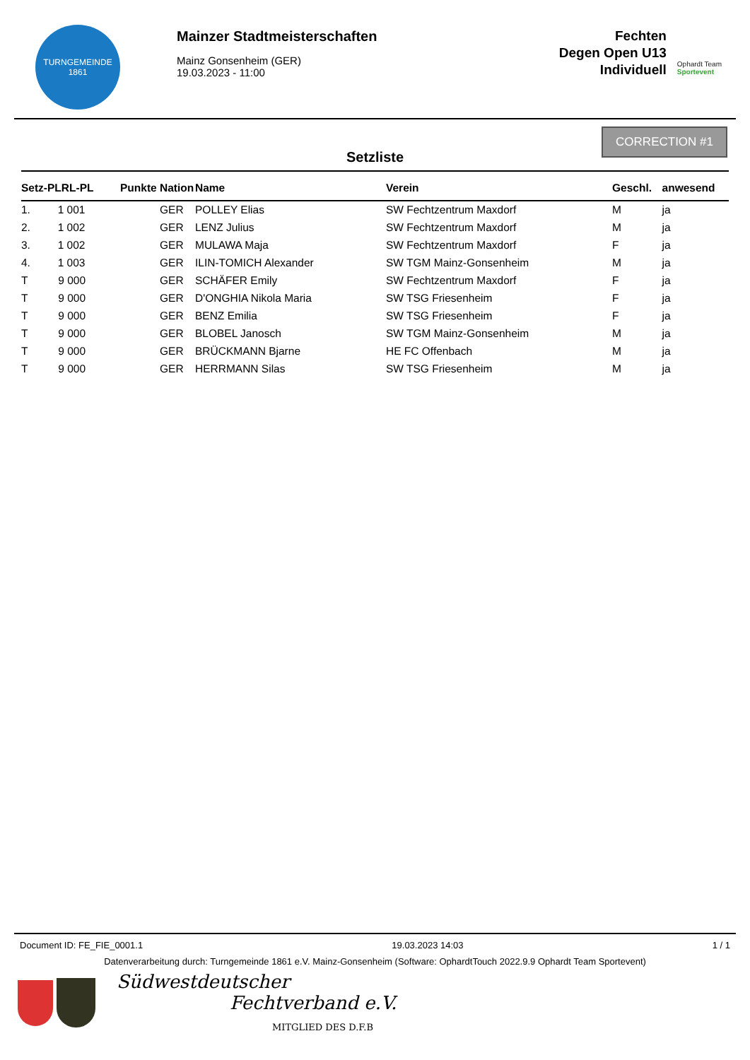TURNGEMEINDE
1861
Mainzer Stadtmeisterschaften
Mainz Gonsenheim (GER)
19.03.2023 - 11:00
Fechten
Degen Open U13
Individuell
Ophardt Team
Sportevent
Setzliste
CORRECTION #1
| Setz-PLRL-PL | Punkte | Nation | Name | Verein | Geschl. | anwesend |
| --- | --- | --- | --- | --- | --- | --- |
| 1. 1 001 | | GER | POLLEY Elias | SW Fechtzentrum Maxdorf | M | ja |
| 2. 1 002 | | GER | LENZ Julius | SW Fechtzentrum Maxdorf | M | ja |
| 3. 1 002 | | GER | MULAWA Maja | SW Fechtzentrum Maxdorf | F | ja |
| 4. 1 003 | | GER | ILIN-TOMICH Alexander | SW TGM Mainz-Gonsenheim | M | ja |
| T 9 000 | | GER | SCHÄFER Emily | SW Fechtzentrum Maxdorf | F | ja |
| T 9 000 | | GER | D'ONGHIA Nikola Maria | SW TSG Friesenheim | F | ja |
| T 9 000 | | GER | BENZ Emilia | SW TSG Friesenheim | F | ja |
| T 9 000 | | GER | BLOBEL Janosch | SW TGM Mainz-Gonsenheim | M | ja |
| T 9 000 | | GER | BRÜCKMANN Bjarne | HE FC Offenbach | M | ja |
| T 9 000 | | GER | HERRMANN Silas | SW TSG Friesenheim | M | ja |
Document ID: FE_FIE_0001.1 19.03.2023 14:03 1 / 1
Datenverarbeitung durch: Turngemeinde 1861 e.V. Mainz-Gonsenheim (Software: OphardtTouch 2022.9.9 Ophardt Team Sportevent)
Südwestdeutscher
Fechtverband e.V.
MITGLIED DES D.F.B